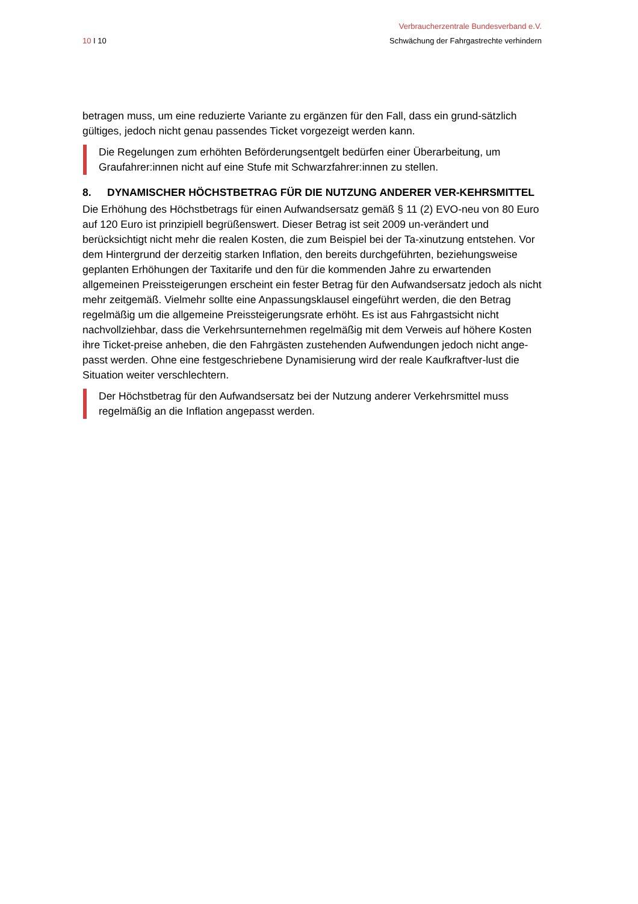10 I 10
Verbraucherzentrale Bundesverband e.V.
Schwächung der Fahrgastrechte verhindern
betragen muss, um eine reduzierte Variante zu ergänzen für den Fall, dass ein grund-sätzlich gültiges, jedoch nicht genau passendes Ticket vorgezeigt werden kann.
Die Regelungen zum erhöhten Beförderungsentgelt bedürfen einer Überarbeitung, um Graufahrer:innen nicht auf eine Stufe mit Schwarzfahrer:innen zu stellen.
8. DYNAMISCHER HÖCHSTBETRAG FÜR DIE NUTZUNG ANDERER VER-KEHRSMITTEL
Die Erhöhung des Höchstbetrags für einen Aufwandsersatz gemäß § 11 (2) EVO-neu von 80 Euro auf 120 Euro ist prinzipiell begrüßenswert. Dieser Betrag ist seit 2009 un-verändert und berücksichtigt nicht mehr die realen Kosten, die zum Beispiel bei der Ta-xinutzung entstehen. Vor dem Hintergrund der derzeitig starken Inflation, den bereits durchgeführten, beziehungsweise geplanten Erhöhungen der Taxitarife und den für die kommenden Jahre zu erwartenden allgemeinen Preissteigerungen erscheint ein fester Betrag für den Aufwandsersatz jedoch als nicht mehr zeitgemäß. Vielmehr sollte eine Anpassungsklausel eingeführt werden, die den Betrag regelmäßig um die allgemeine Preissteigerungsrate erhöht. Es ist aus Fahrgastsicht nicht nachvollziehbar, dass die Verkehrsunternehmen regelmäßig mit dem Verweis auf höhere Kosten ihre Ticket-preise anheben, die den Fahrgästen zustehenden Aufwendungen jedoch nicht ange-passt werden. Ohne eine festgeschriebene Dynamisierung wird der reale Kaufkraftver-lust die Situation weiter verschlechtern.
Der Höchstbetrag für den Aufwandsersatz bei der Nutzung anderer Verkehrsmittel muss regelmäßig an die Inflation angepasst werden.